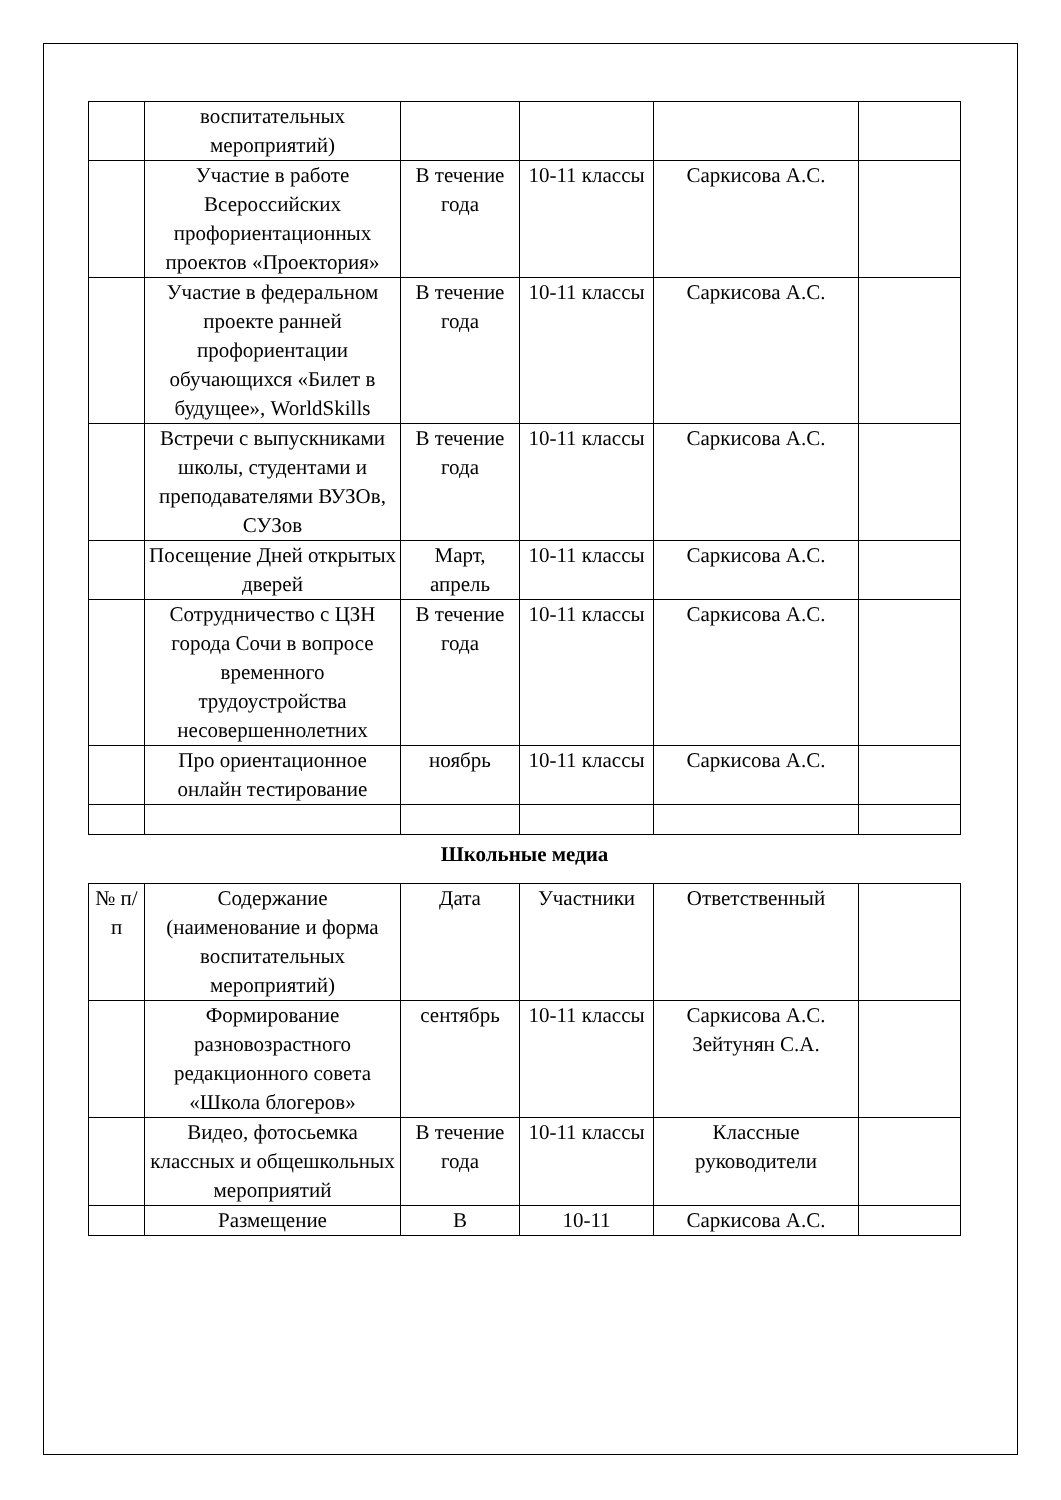| | воспитательных мероприятий) | | | | |
| | Участие в работе Всероссийских профориентационных проектов «Проектория» | В течение года | 10-11 классы | Саркисова А.С. | |
| | Участие в федеральном проекте ранней профориентации обучающихся «Билет в будущее», WorldSkills | В течение года | 10-11 классы | Саркисова А.С. | |
| | Встречи с выпускниками школы, студентами и преподавателями ВУЗОв, СУЗов | В течение года | 10-11 классы | Саркисова А.С. | |
| | Посещение Дней открытых дверей | Март, апрель | 10-11 классы | Саркисова А.С. | |
| | Сотрудничество с ЦЗН города Сочи в вопросе временного трудоустройства несовершеннолетних | В течение года | 10-11 классы | Саркисова А.С. | |
| | Про ориентационное онлайн тестирование | ноябрь | 10-11 классы | Саркисова А.С. | |
Школьные медиа
| № п/п | Содержание (наименование и форма воспитательных мероприятий) | Дата | Участники | Ответственный | |
| | Формирование разновозрастного редакционного совета «Школа блогеров» | сентябрь | 10-11 классы | Саркисова А.С. Зейтунян С.А. | |
| | Видео, фотосьемка классных и общешкольных мероприятий | В течение года | 10-11 классы | Классные руководители | |
| | Размещение | В | 10-11 | Саркисова А.С. | |